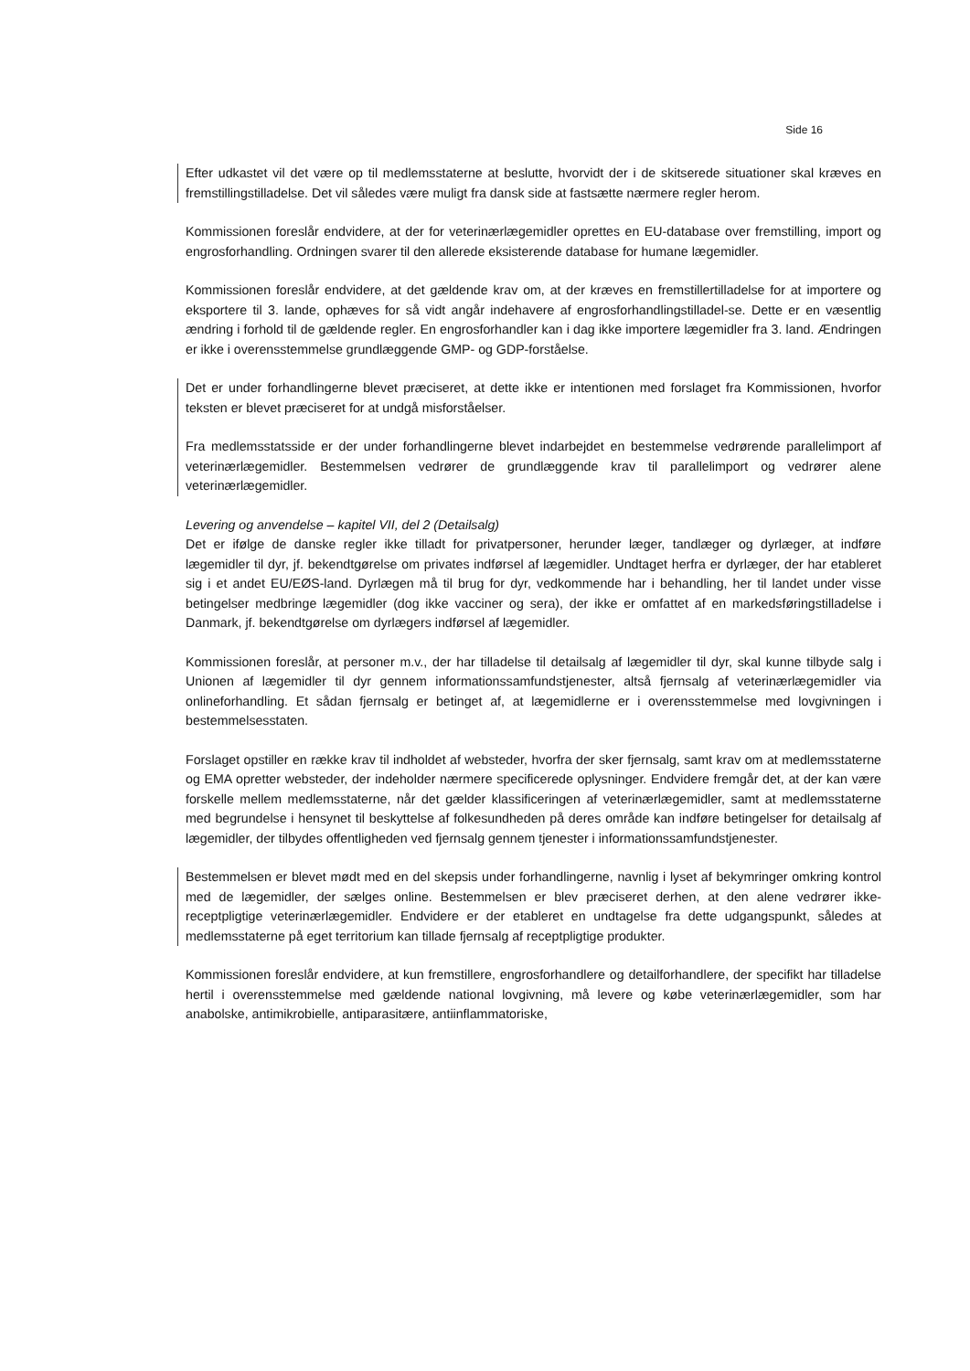Side 16
Efter udkastet vil det være op til medlemsstaterne at beslutte, hvorvidt der i de skitserede situationer skal kræves en fremstillingstilladelse. Det vil således være muligt fra dansk side at fastsætte nærmere regler herom.
Kommissionen foreslår endvidere, at der for veterinærlægemidler oprettes en EU-database over fremstilling, import og engrosforhandling. Ordningen svarer til den allerede eksisterende database for humane lægemidler.
Kommissionen foreslår endvidere, at det gældende krav om, at der kræves en fremstillertilladelse for at importere og eksportere til 3. lande, ophæves for så vidt angår indehavere af engrosforhandlingstilladel-se. Dette er en væsentlig ændring i forhold til de gældende regler. En engrosforhandler kan i dag ikke importere lægemidler fra 3. land. Ændringen er ikke i overensstemmelse grundlæggende GMP- og GDP-forståelse.
Det er under forhandlingerne blevet præciseret, at dette ikke er intentionen med forslaget fra Kommissionen, hvorfor teksten er blevet præciseret for at undgå misforståelser.
Fra medlemsstatsside er der under forhandlingerne blevet indarbejdet en bestemmelse vedrørende parallelimport af veterinærlægemidler. Bestemmelsen vedrører de grundlæggende krav til parallelimport og vedrører alene veterinærlægemidler.
Levering og anvendelse – kapitel VII, del 2 (Detailsalg)
Det er ifølge de danske regler ikke tilladt for privatpersoner, herunder læger, tandlæger og dyrlæger, at indføre lægemidler til dyr, jf. bekendtgørelse om privates indførsel af lægemidler. Undtaget herfra er dyrlæger, der har etableret sig i et andet EU/EØS-land. Dyrlægen må til brug for dyr, vedkommende har i behandling, her til landet under visse betingelser medbringe lægemidler (dog ikke vacciner og sera), der ikke er omfattet af en markedsføringstilladelse i Danmark, jf. bekendtgørelse om dyrlægers indførsel af lægemidler.
Kommissionen foreslår, at personer m.v., der har tilladelse til detailsalg af lægemidler til dyr, skal kunne tilbyde salg i Unionen af lægemidler til dyr gennem informationssamfundstjenester, altså fjernsalg af veterinærlægemidler via onlineforhandling. Et sådan fjernsalg er betinget af, at lægemidlerne er i overensstemmelse med lovgivningen i bestemmelsesstaten.
Forslaget opstiller en række krav til indholdet af websteder, hvorfra der sker fjernsalg, samt krav om at medlemsstaterne og EMA opretter websteder, der indeholder nærmere specificerede oplysninger. Endvidere fremgår det, at der kan være forskelle mellem medlemsstaterne, når det gælder klassificeringen af veterinærlægemidler, samt at medlemsstaterne med begrundelse i hensynet til beskyttelse af folkesundheden på deres område kan indføre betingelser for detailsalg af lægemidler, der tilbydes offentligheden ved fjernsalg gennem tjenester i informationssamfundstjenester.
Bestemmelsen er blevet mødt med en del skepsis under forhandlingerne, navnlig i lyset af bekymringer omkring kontrol med de lægemidler, der sælges online. Bestemmelsen er blev præciseret derhen, at den alene vedrører ikke-receptpligtige veterinærlægemidler. Endvidere er der etableret en undtagelse fra dette udgangspunkt, således at medlemsstaterne på eget territorium kan tillade fjernsalg af receptpligtige produkter.
Kommissionen foreslår endvidere, at kun fremstillere, engrosforhandlere og detailforhandlere, der specifikt har tilladelse hertil i overensstemmelse med gældende national lovgivning, må levere og købe veterinærlægemidler, som har anabolske, antimikrobielle, antiparasitære, antiinflammatoriske,